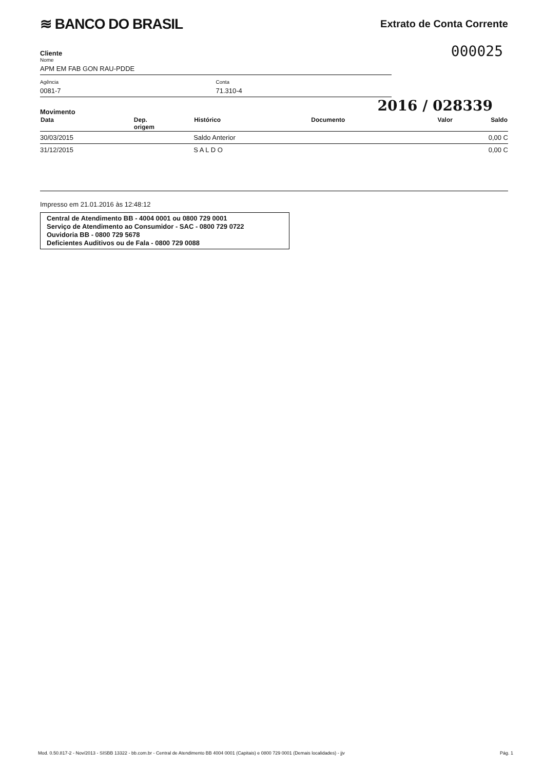≋ BANCO DO BRASIL
Extrato de Conta Corrente
000025
Cliente
Nome
APM EM FAB GON RAU-PDDE
Agência
0081-7
Conta
71.310-4
2016 / 028339
Movimento
| Data | Dep. origem | Histórico | Documento | Valor | Saldo |
| --- | --- | --- | --- | --- | --- |
| 30/03/2015 | | Saldo Anterior | | | 0,00 C |
| 31/12/2015 | | S A L D O | | | 0,00 C |
Impresso em 21.01.2016 às 12:48:12
Central de Atendimento BB - 4004 0001 ou 0800 729 0001
Serviço de Atendimento ao Consumidor - SAC - 0800 729 0722
Ouvidoria BB - 0800 729 5678
Deficientes Auditivos ou de Fala - 0800 729 0088
Mod. 0.50.817-2 - Nov/2013 - SISBB 13322 - bb.com.br - Central de Atendimento BB 4004 0001 (Capitais) e 0800 729 0001 (Demais localidades) - jjv Pág. 1